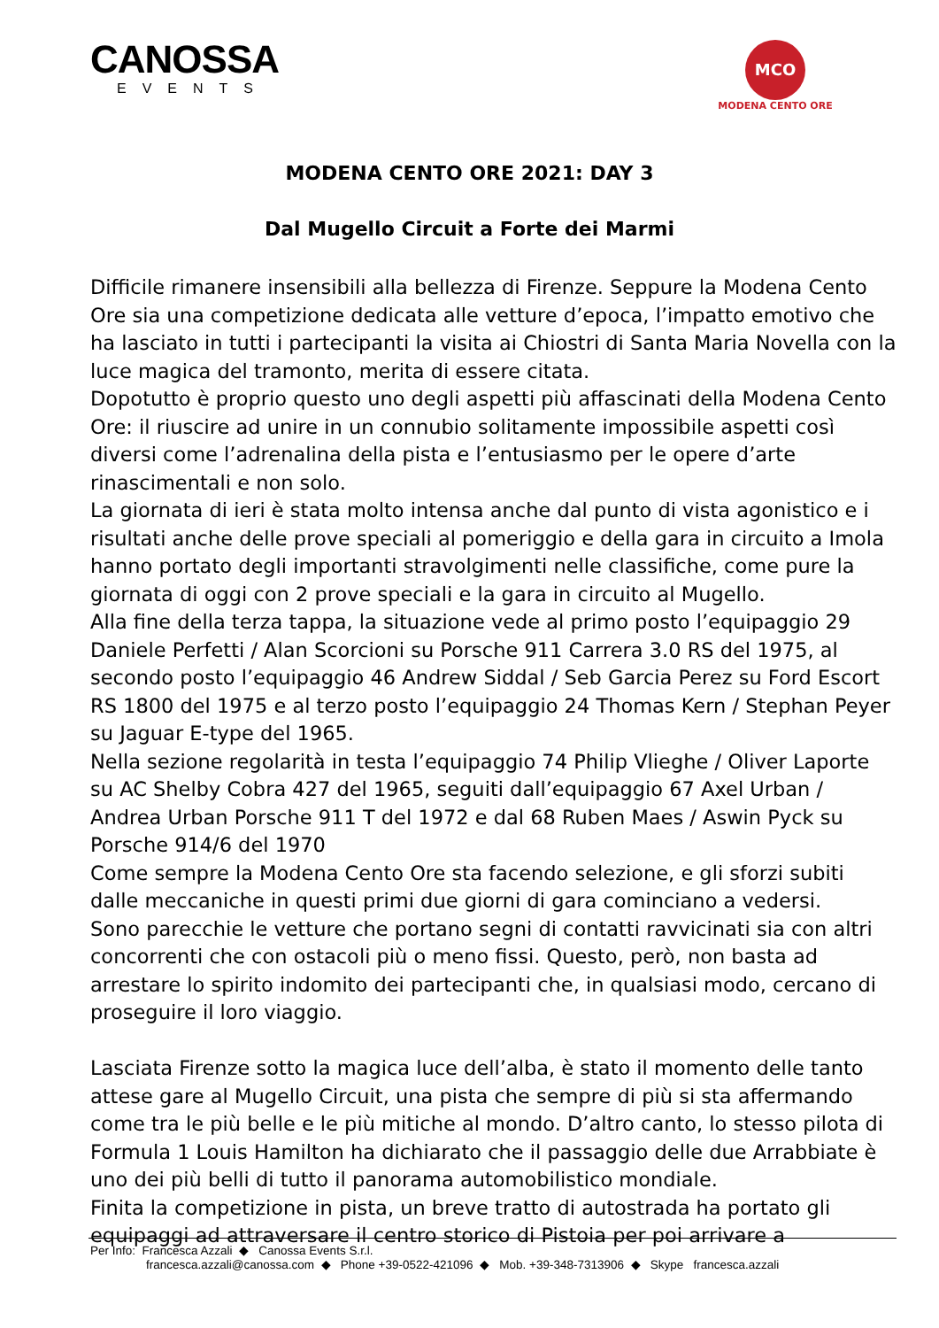CANOSSA
EVENTS
MCO
MODENA CENTO ORE
MODENA CENTO ORE 2021: DAY 3
Dal Mugello Circuit a Forte dei Marmi
Difficile rimanere insensibili alla bellezza di Firenze. Seppure la Modena Cento Ore sia una competizione dedicata alle vetture d’epoca, l’impatto emotivo che ha lasciato in tutti i partecipanti la visita ai Chiostri di Santa Maria Novella con la luce magica del tramonto, merita di essere citata.
Dopotutto è proprio questo uno degli aspetti più affascinati della Modena Cento Ore: il riuscire ad unire in un connubio solitamente impossibile aspetti così diversi come l’adrenalina della pista e l’entusiasmo per le opere d’arte rinascimentali e non solo.
La giornata di ieri è stata molto intensa anche dal punto di vista agonistico e i risultati anche delle prove speciali al pomeriggio e della gara in circuito a Imola hanno portato degli importanti stravolgimenti nelle classifiche, come pure la giornata di oggi con 2 prove speciali e la gara in circuito al Mugello.
Alla fine della terza tappa, la situazione vede al primo posto l’equipaggio 29 Daniele Perfetti / Alan Scorcioni su Porsche 911 Carrera 3.0 RS del 1975, al secondo posto l’equipaggio 46 Andrew Siddal / Seb Garcia Perez su Ford Escort RS 1800 del 1975 e al terzo posto l’equipaggio 24 Thomas Kern / Stephan Peyer su Jaguar E-type del 1965.
Nella sezione regolarità in testa l’equipaggio 74 Philip Vlieghe / Oliver Laporte su AC Shelby Cobra 427 del 1965, seguiti dall’equipaggio 67 Axel Urban / Andrea Urban Porsche 911 T del 1972 e dal 68 Ruben Maes / Aswin Pyck su Porsche 914/6 del 1970
Come sempre la Modena Cento Ore sta facendo selezione, e gli sforzi subiti dalle meccaniche in questi primi due giorni di gara cominciano a vedersi.
Sono parecchie le vetture che portano segni di contatti ravvicinati sia con altri concorrenti che con ostacoli più o meno fissi. Questo, però, non basta ad arrestare lo spirito indomito dei partecipanti che, in qualsiasi modo, cercano di proseguire il loro viaggio.
Lasciata Firenze sotto la magica luce dell’alba, è stato il momento delle tanto attese gare al Mugello Circuit, una pista che sempre di più si sta affermando come tra le più belle e le più mitiche al mondo. D’altro canto, lo stesso pilota di Formula 1 Louis Hamilton ha dichiarato che il passaggio delle due Arrabbiate è uno dei più belli di tutto il panorama automobilistico mondiale.
Finita la competizione in pista, un breve tratto di autostrada ha portato gli equipaggi ad attraversare il centro storico di Pistoia per poi arrivare a
Per Info: Francesca Azzali ◆ Canossa Events S.r.l.
francesca.azzali@canossa.com ◆ Phone +39-0522-421096 ◆ Mob. +39-348-7313906 ◆ Skype francesca.azzali